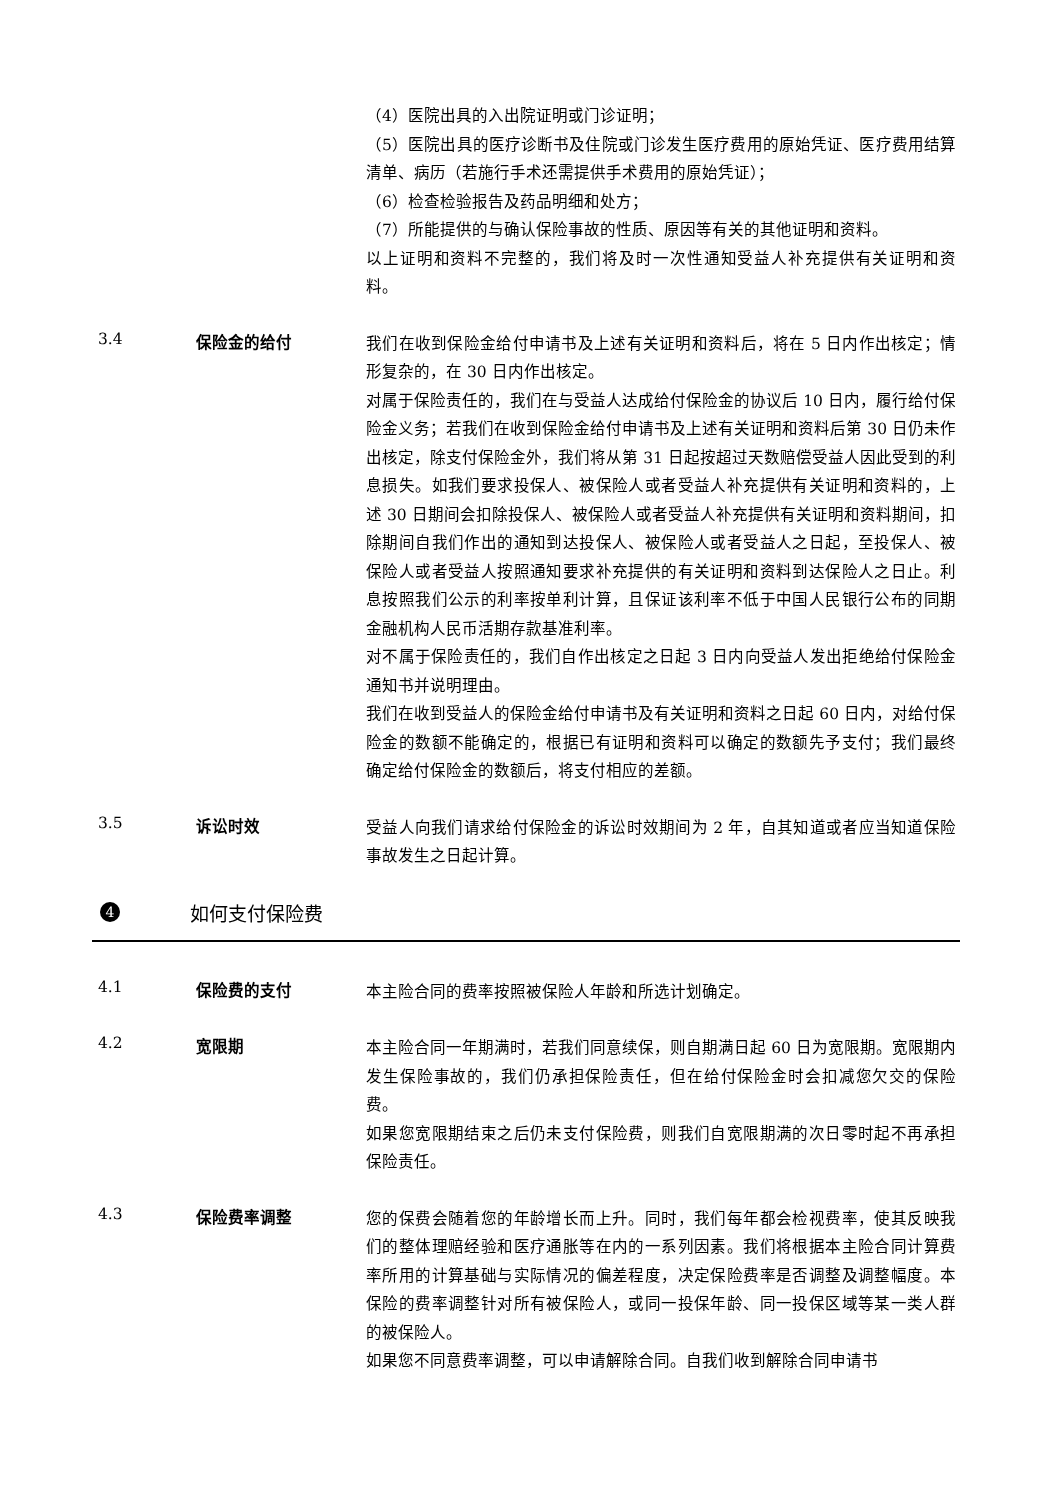（4）医院出具的入出院证明或门诊证明；
（5）医院出具的医疗诊断书及住院或门诊发生医疗费用的原始凭证、医疗费用结算清单、病历（若施行手术还需提供手术费用的原始凭证）；
（6）检查检验报告及药品明细和处方；
（7）所能提供的与确认保险事故的性质、原因等有关的其他证明和资料。
以上证明和资料不完整的，我们将及时一次性通知受益人补充提供有关证明和资料。
3.4 保险金的给付
我们在收到保险金给付申请书及上述有关证明和资料后，将在 5 日内作出核定；情形复杂的，在 30 日内作出核定。
对属于保险责任的，我们在与受益人达成给付保险金的协议后 10 日内，履行给付保险金义务；若我们在收到保险金给付申请书及上述有关证明和资料后第 30 日仍未作出核定，除支付保险金外，我们将从第 31 日起按超过天数赔偿受益人因此受到的利息损失。如我们要求投保人、被保险人或者受益人补充提供有关证明和资料的，上述 30 日期间会扣除投保人、被保险人或者受益人补充提供有关证明和资料期间，扣除期间自我们作出的通知到达投保人、被保险人或者受益人之日起，至投保人、被保险人或者受益人按照通知要求补充提供的有关证明和资料到达保险人之日止。利息按照我们公示的利率按单利计算，且保证该利率不低于中国人民银行公布的同期金融机构人民币活期存款基准利率。
对不属于保险责任的，我们自作出核定之日起 3 日内向受益人发出拒绝给付保险金通知书并说明理由。
我们在收到受益人的保险金给付申请书及有关证明和资料之日起 60 日内，对给付保险金的数额不能确定的，根据已有证明和资料可以确定的数额先予支付；我们最终确定给付保险金的数额后，将支付相应的差额。
3.5 诉讼时效
受益人向我们请求给付保险金的诉讼时效期间为 2 年，自其知道或者应当知道保险事故发生之日起计算。
4
如何支付保险费
4.1 保险费的支付
本主险合同的费率按照被保险人年龄和所选计划确定。
4.2 宽限期
本主险合同一年期满时，若我们同意续保，则自期满日起 60 日为宽限期。宽限期内发生保险事故的，我们仍承担保险责任，但在给付保险金时会扣减您欠交的保险费。
如果您宽限期结束之后仍未支付保险费，则我们自宽限期满的次日零时起不再承担保险责任。
4.3 保险费率调整
您的保费会随着您的年龄增长而上升。同时，我们每年都会检视费率，使其反映我们的整体理赔经验和医疗通胀等在内的一系列因素。我们将根据本主险合同计算费率所用的计算基础与实际情况的偏差程度，决定保险费率是否调整及调整幅度。本保险的费率调整针对所有被保险人，或同一投保年龄、同一投保区域等某一类人群的被保险人。
如果您不同意费率调整，可以申请解除合同。自我们收到解除合同申请书